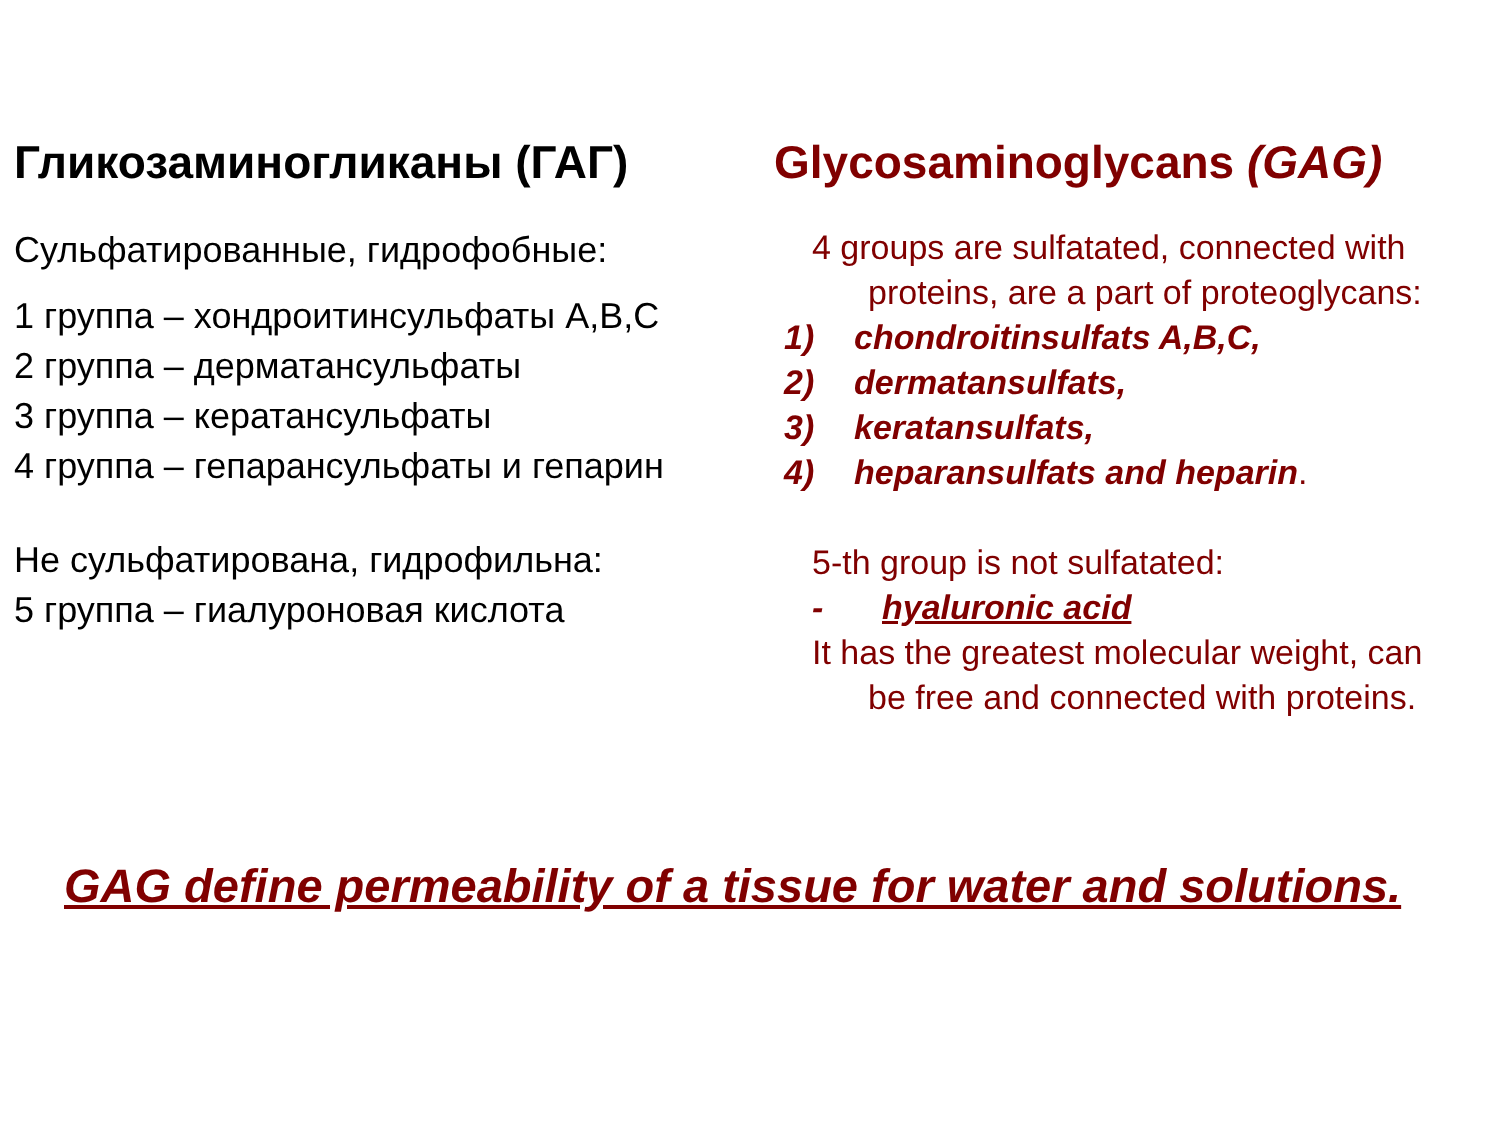Гликозаминогликаны (ГАГ)
Сульфатированные, гидрофобные:
1 группа – хондроитинсульфаты А,В,С
2 группа – дерматансульфаты
3 группа – кератансульфаты
4 группа – гепарансульфаты и гепарин
Не сульфатирована, гидрофильна:
5 группа – гиалуроновая кислота
Glycosaminoglycans (GAG)
4 groups are sulfatated, connected with
proteins, are a part of proteoglycans:
1) chondroitinsulfats A,B,C,
2) dermatansulfats,
3) keratansulfats,
4) heparansulfats and heparin.
5-th group is not sulfatated:
- hyaluronic acid
It has the greatest molecular weight, can
be free and connected with proteins.
GAG define permeability of a tissue for water and solutions.